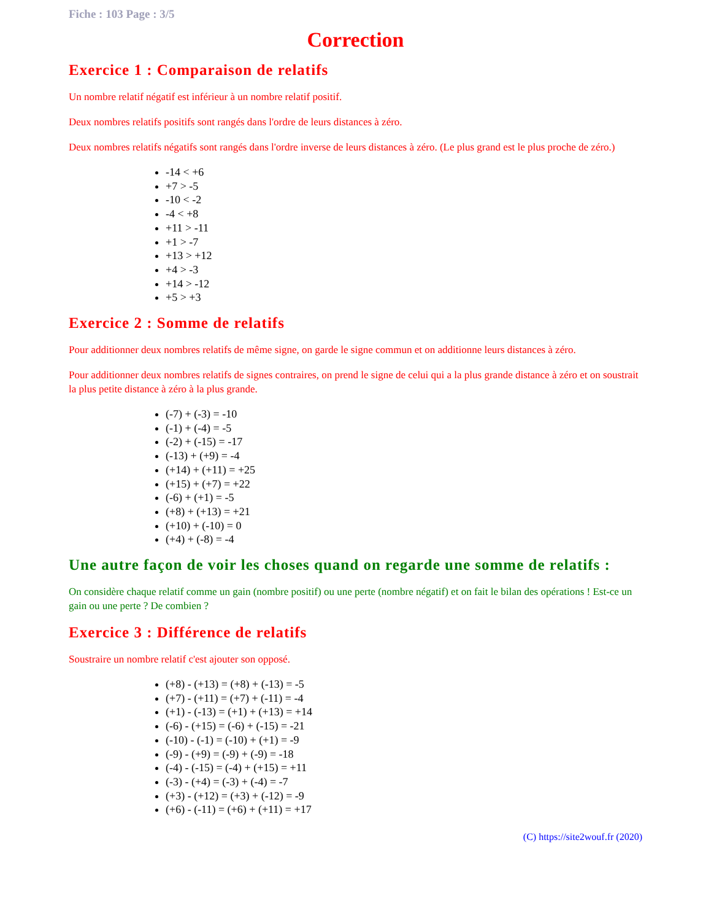Fiche : 103 Page : 3/5
Correction
Exercice 1 : Comparaison de relatifs
Un nombre relatif négatif est inférieur à un nombre relatif positif.
Deux nombres relatifs positifs sont rangés dans l'ordre de leurs distances à zéro.
Deux nombres relatifs négatifs sont rangés dans l'ordre inverse de leurs distances à zéro. (Le plus grand est le plus proche de zéro.)
-14 < +6
+7 > -5
-10 < -2
-4 < +8
+11 > -11
+1 > -7
+13 > +12
+4 > -3
+14 > -12
+5 > +3
Exercice 2 : Somme de relatifs
Pour additionner deux nombres relatifs de même signe, on garde le signe commun et on additionne leurs distances à zéro.
Pour additionner deux nombres relatifs de signes contraires, on prend le signe de celui qui a la plus grande distance à zéro et on soustrait la plus petite distance à zéro à la plus grande.
(-7) + (-3) = -10
(-1) + (-4) = -5
(-2) + (-15) = -17
(-13) + (+9) = -4
(+14) + (+11) = +25
(+15) + (+7) = +22
(-6) + (+1) = -5
(+8) + (+13) = +21
(+10) + (-10) = 0
(+4) + (-8) = -4
Une autre façon de voir les choses quand on regarde une somme de relatifs :
On considère chaque relatif comme un gain (nombre positif) ou une perte (nombre négatif) et on fait le bilan des opérations ! Est-ce un gain ou une perte ? De combien ?
Exercice 3 : Différence de relatifs
Soustraire un nombre relatif c'est ajouter son opposé.
(+8) - (+13) = (+8) + (-13) = -5
(+7) - (+11) = (+7) + (-11) = -4
(+1) - (-13) = (+1) + (+13) = +14
(-6) - (+15) = (-6) + (-15) = -21
(-10) - (-1) = (-10) + (+1) = -9
(-9) - (+9) = (-9) + (-9) = -18
(-4) - (-15) = (-4) + (+15) = +11
(-3) - (+4) = (-3) + (-4) = -7
(+3) - (+12) = (+3) + (-12) = -9
(+6) - (-11) = (+6) + (+11) = +17
(C) https://site2wouf.fr (2020)